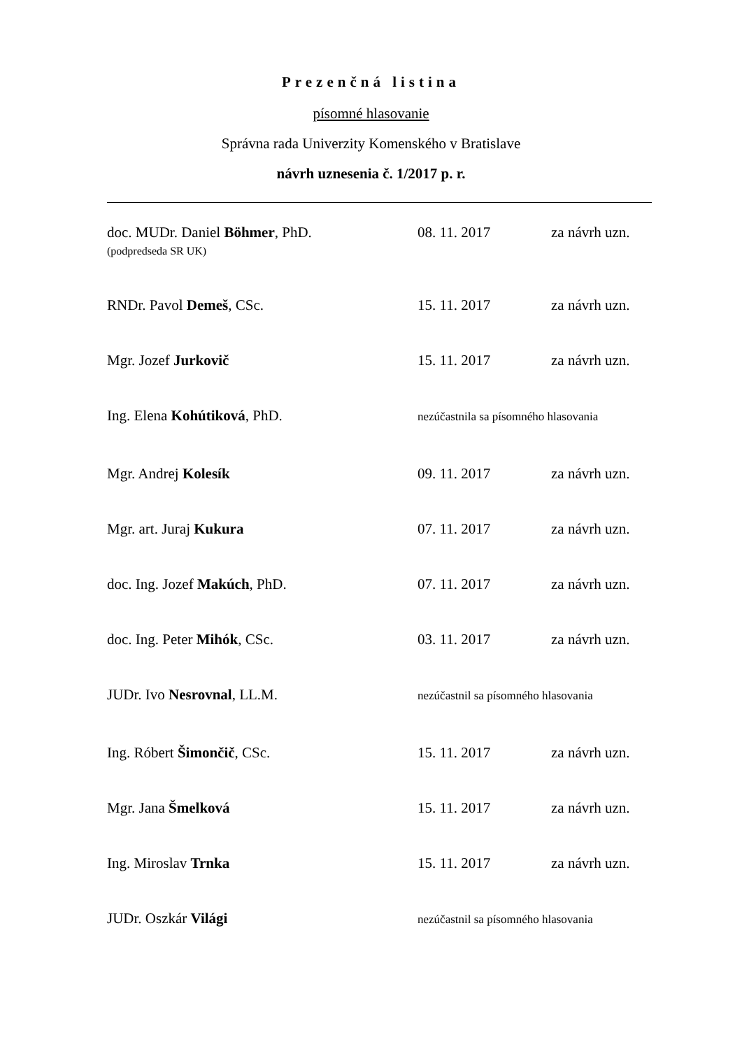Prezenčná listina
písomné hlasovanie
Správna rada Univerzity Komenského v Bratislave
návrh uznesenia č. 1/2017 p. r.
| doc. MUDr. Daniel Böhmer , PhD. (podpredseda SR UK) | 08. 11. 2017 | za návrh uzn. |
| RNDr. Pavol Demeš , CSc. | 15. 11. 2017 | za návrh uzn. |
| Mgr. Jozef Jurkovič | 15. 11. 2017 | za návrh uzn. |
| Ing. Elena Kohútiková , PhD. | nezúčastnila sa písomného hlasovania | |
| Mgr. Andrej Kolesík | 09. 11. 2017 | za návrh uzn. |
| Mgr. art. Juraj Kukura | 07. 11. 2017 | za návrh uzn. |
| doc. Ing. Jozef Makúch , PhD. | 07. 11. 2017 | za návrh uzn. |
| doc. Ing. Peter Mihók , CSc. | 03. 11. 2017 | za návrh uzn. |
| JUDr. Ivo Nesrovnal , LL.M. | nezúčastnil sa písomného hlasovania | |
| Ing. Róbert Šimončič , CSc. | 15. 11. 2017 | za návrh uzn. |
| Mgr. Jana Šmelková | 15. 11. 2017 | za návrh uzn. |
| Ing. Miroslav Trnka | 15. 11. 2017 | za návrh uzn. |
| JUDr. Oszkár Világi | nezúčastnil sa písomného hlasovania | |